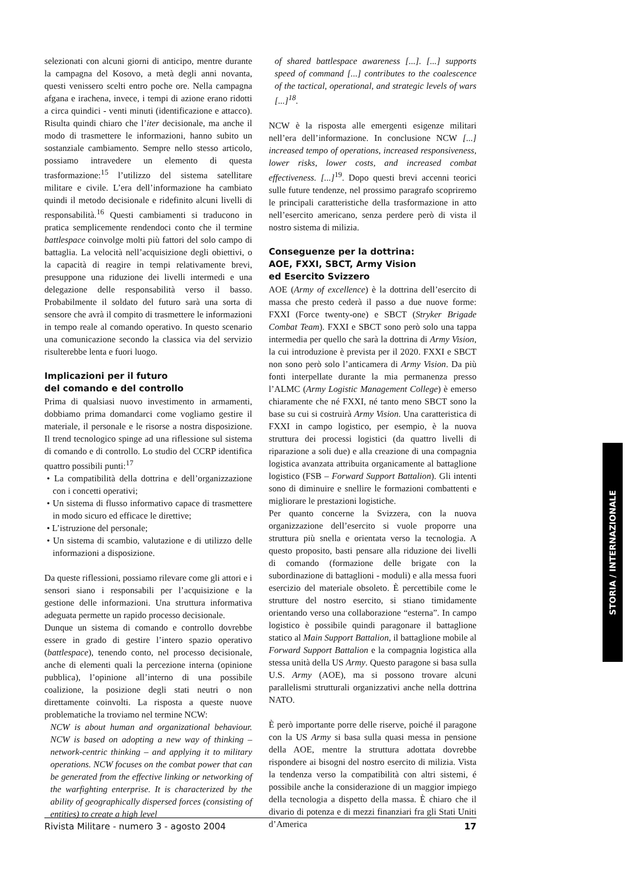selezionati con alcuni giorni di anticipo, mentre durante la campagna del Kosovo, a metà degli anni novanta, questi venissero scelti entro poche ore. Nella campagna afgana e irachena, invece, i tempi di azione erano ridotti a circa quindici - venti minuti (identificazione e attacco). Risulta quindi chiaro che l’iter decisionale, ma anche il modo di trasmettere le informazioni, hanno subito un sostanziale cambiamento. Sempre nello stesso articolo, possiamo intravedere un elemento di questa trasformazione:<sup>15</sup> l’utilizzo del sistema satellitare militare e civile. L’era dell’informazione ha cambiato quindi il metodo decisionale e ridefinito alcuni livelli di responsabilità.<sup>16</sup> Questi cambiamenti si traducono in pratica semplicemente rendendoci conto che il termine battlespace coinvolge molti più fattori del solo campo di battaglia. La velocità nell’acquisizione degli obiettivi, o la capacità di reagire in tempi relativamente brevi, presuppone una riduzione dei livelli intermedi e una delegazione delle responsabilità verso il basso. Probabilmente il soldato del futuro sarà una sorta di sensore che avrà il compito di trasmettere le informazioni in tempo reale al comando operativo. In questo scenario una comunicazione secondo la classica via del servizio risulterebbe lenta e fuori luogo.
Implicazioni per il futuro
del comando e del controllo
Prima di qualsiasi nuovo investimento in armamenti, dobbiamo prima domandarci come vogliamo gestire il materiale, il personale e le risorse a nostra disposizione. Il trend tecnologico spinge ad una riflessione sul sistema di comando e di controllo. Lo studio del CCRP identifica quattro possibili punti:<sup>17</sup>
• La compatibilità della dottrina e dell’organizzazione con i concetti operativi;
• Un sistema di flusso informativo capace di trasmettere in modo sicuro ed efficace le direttive;
• L’istruzione del personale;
• Un sistema di scambio, valutazione e di utilizzo delle informazioni a disposizione.
Da queste riflessioni, possiamo rilevare come gli attori e i sensori siano i responsabili per l’acquisizione e la gestione delle informazioni. Una struttura informativa adeguata permette un rapido processo decisionale.
Dunque un sistema di comando e controllo dovrebbe essere in grado di gestire l’intero spazio operativo (battlespace), tenendo conto, nel processo decisionale, anche di elementi quali la percezione interna (opinione pubblica), l’opinione all’interno di una possibile coalizione, la posizione degli stati neutri o non direttamente coinvolti. La risposta a queste nuove problematiche la troviamo nel termine NCW:
NCW is about human and organizational behaviour. NCW is based on adopting a new way of thinking – network-centric thinking – and applying it to military operations. NCW focuses on the combat power that can be generated from the effective linking or networking of the warfighting enterprise. It is characterized by the ability of geographically dispersed forces (consisting of entities) to create a high level
of shared battlespace awareness [...]. [...] supports speed of command [...] contributes to the coalescence of the tactical, operational, and strategic levels of wars [...]<sup>18</sup>.
NCW è la risposta alle emergenti esigenze militari nell’era dell’informazione. In conclusione NCW [...] increased tempo of operations, increased responsiveness, lower risks, lower costs, and increased combat effectiveness. [...]<sup>19</sup>. Dopo questi brevi accenni teorici sulle future tendenze, nel prossimo paragrafo scopriremo le principali caratteristiche della trasformazione in atto nell’esercito americano, senza perdere però di vista il nostro sistema di milizia.
Conseguenze per la dottrina:
AOE, FXXI, SBCT, Army Vision
ed Esercito Svizzero
AOE (Army of excellence) è la dottrina dell’esercito di massa che presto cederà il passo a due nuove forme: FXXI (Force twenty-one) e SBCT (Stryker Brigade Combat Team). FXXI e SBCT sono però solo una tappa intermedia per quello che sarà la dottrina di Army Vision, la cui introduzione è prevista per il 2020. FXXI e SBCT non sono però solo l’anticamera di Army Vision. Da più fonti interpellate durante la mia permanenza presso l’ALMC (Army Logistic Management College) è emerso chiaramente che né FXXI, né tanto meno SBCT sono la base su cui si costruirà Army Vision. Una caratteristica di FXXI in campo logistico, per esempio, è la nuova struttura dei processi logistici (da quattro livelli di riparazione a soli due) e alla creazione di una compagnia logistica avanzata attribuita organicamente al battaglione logistico (FSB – Forward Support Battalion). Gli intenti sono di diminuire e snellire le formazioni combattenti e migliorare le prestazioni logistiche.
Per quanto concerne la Svizzera, con la nuova organizzazione dell’esercito si vuole proporre una struttura più snella e orientata verso la tecnologia. A questo proposito, basti pensare alla riduzione dei livelli di comando (formazione delle brigate con la subordinazione di battaglioni - moduli) e alla messa fuori esercizio del materiale obsoleto. È percettibile come le strutture del nostro esercito, si stiano timidamente orientando verso una collaborazione “esterna”. In campo logistico è possibile quindi paragonare il battaglione statico al Main Support Battalion, il battaglione mobile al Forward Support Battalion e la compagnia logistica alla stessa unità della US Army. Questo paragone si basa sulla U.S. Army (AOE), ma si possono trovare alcuni parallelismi strutturali organizzativi anche nella dottrina NATO.
È però importante porre delle riserve, poiché il paragone con la US Army si basa sulla quasi messa in pensione della AOE, mentre la struttura adottata dovrebbe rispondere ai bisogni del nostro esercito di milizia. Vista la tendenza verso la compatibilità con altri sistemi, é possibile anche la considerazione di un maggior impiego della tecnologia a dispetto della massa. È chiaro che il divario di potenza e di mezzi finanziari fra gli Stati Uniti d’America
Rivista Militare - numero 3 - agosto 2004 17
STORIA / INTERNAZIONALE